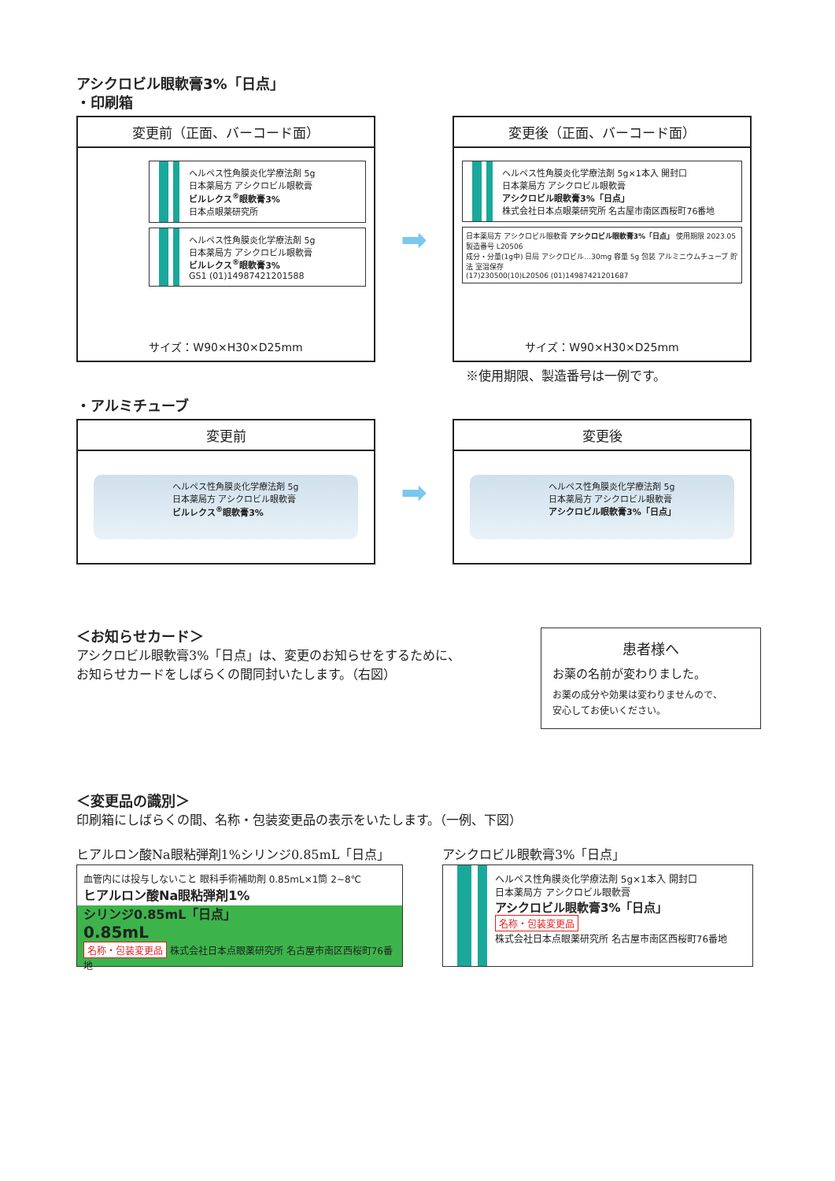アシクロビル眼軟膏3%「日点」
・印刷箱
変更前（正面、バーコード面）
ヘルペス性角膜炎化学療法剤 5g
日本薬局方 アシクロビル眼軟膏
ビルレクス<sup>®</sup>眼軟膏3%
日本点眼薬研究所
ヘルペス性角膜炎化学療法剤 5g
日本薬局方 アシクロビル眼軟膏
ビルレクス<sup>®</sup>眼軟膏3%
GS1 (01)14987421201588
サイズ：W90×H30×D25mm
➡
変更後（正面、バーコード面）
ヘルペス性角膜炎化学療法剤 5g×1本入 開封口
日本薬局方 アシクロビル眼軟膏
アシクロビル眼軟膏3%「日点」
株式会社日本点眼薬研究所 名古屋市南区西桜町76番地
日本薬局方 アシクロビル眼軟膏 アシクロビル眼軟膏3%「日点」 使用期限 2023.05 製造番号 L20506
成分・分量(1g中) 日局 アシクロビル…30mg 容量 5g 包装 アルミニウムチューブ 貯法 室温保存
(17)230500(10)L20506 (01)14987421201687
サイズ：W90×H30×D25mm
※使用期限、製造番号は一例です。
・アルミチューブ
変更前
ヘルペス性角膜炎化学療法剤 5g
日本薬局方 アシクロビル眼軟膏
ビルレクス<sup>®</sup>眼軟膏3%
➡
変更後
ヘルペス性角膜炎化学療法剤 5g
日本薬局方 アシクロビル眼軟膏
アシクロビル眼軟膏3%「日点」
＜お知らせカード＞
アシクロビル眼軟膏3%「日点」は、変更のお知らせをするために、
お知らせカードをしばらくの間同封いたします。（右図）
患者様へ
お薬の名前が変わりました。
お薬の成分や効果は変わりませんので、
安心してお使いください。
＜変更品の識別＞
印刷箱にしばらくの間、名称・包装変更品の表示をいたします。（一例、下図）
ヒアルロン酸Na眼粘弾剤1%シリンジ0.85mL「日点」
血管内には投与しないこと 眼科手術補助剤 0.85mL×1筒 2~8℃
ヒアルロン酸Na眼粘弾剤1%
シリンジ0.85mL「日点」
0.85mL
名称・包装変更品 株式会社日本点眼薬研究所 名古屋市南区西桜町76番地
アシクロビル眼軟膏3%「日点」
ヘルペス性角膜炎化学療法剤 5g×1本入 開封口
日本薬局方 アシクロビル眼軟膏
アシクロビル眼軟膏3%「日点」
名称・包装変更品
株式会社日本点眼薬研究所 名古屋市南区西桜町76番地